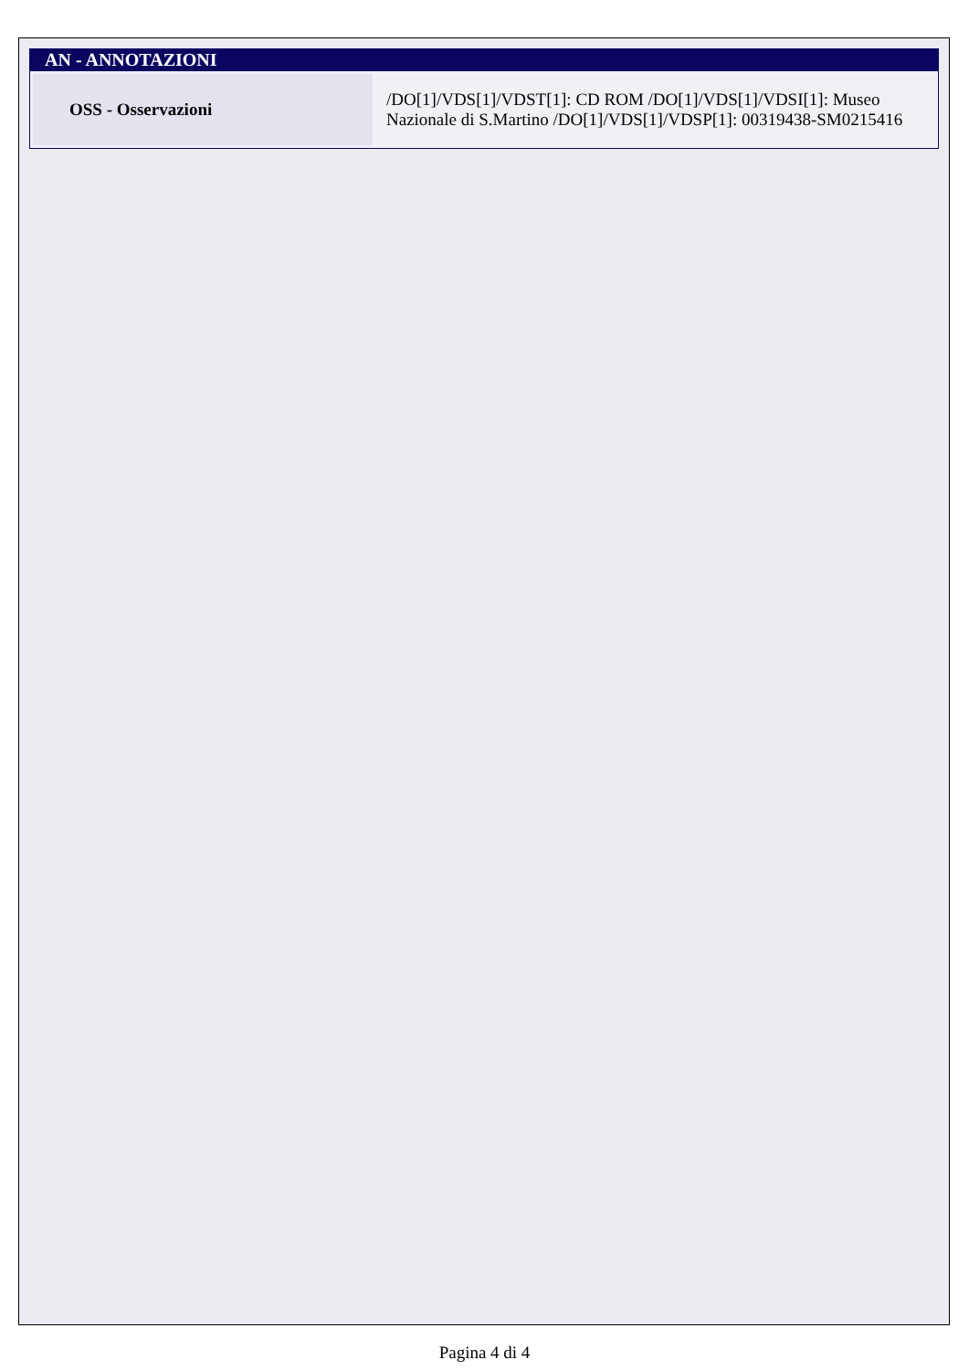AN - ANNOTAZIONI
| OSS - Osservazioni | /DO[1]/VDS[1]/VDST[1]: CD ROM /DO[1]/VDS[1]/VDSI[1]: Museo Nazionale di S.Martino /DO[1]/VDS[1]/VDSP[1]: 00319438-SM0215416 |
Pagina 4 di 4